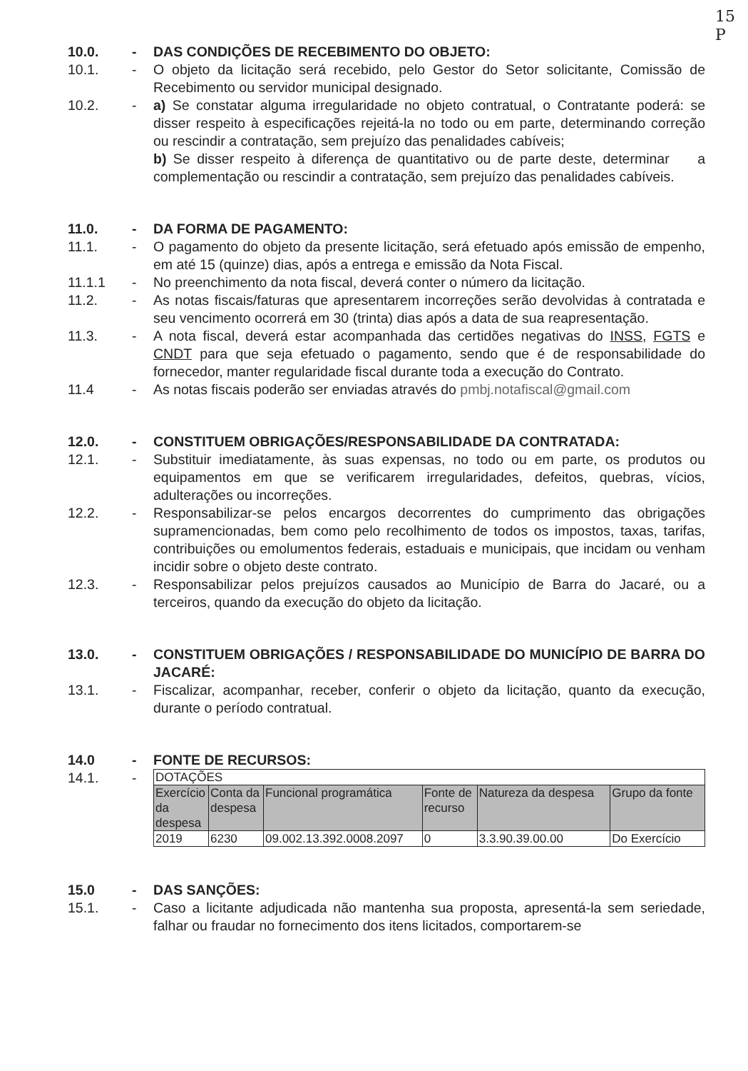15
P
10.0. - DAS CONDIÇÕES DE RECEBIMENTO DO OBJETO:
10.1. - O objeto da licitação será recebido, pelo Gestor do Setor solicitante, Comissão de Recebimento ou servidor municipal designado.
10.2. - a) Se constatar alguma irregularidade no objeto contratual, o Contratante poderá: se disser respeito à especificações rejeitá-la no todo ou em parte, determinando correção ou rescindir a contratação, sem prejuízo das penalidades cabíveis;
b) Se disser respeito à diferença de quantitativo ou de parte deste, determinar a complementação ou rescindir a contratação, sem prejuízo das penalidades cabíveis.
11.0. - DA FORMA DE PAGAMENTO:
11.1. - O pagamento do objeto da presente licitação, será efetuado após emissão de empenho, em até 15 (quinze) dias, após a entrega e emissão da Nota Fiscal.
11.1.1 - No preenchimento da nota fiscal, deverá conter o número da licitação.
11.2. - As notas fiscais/faturas que apresentarem incorreções serão devolvidas à contratada e seu vencimento ocorrerá em 30 (trinta) dias após a data de sua reapresentação.
11.3. - A nota fiscal, deverá estar acompanhada das certidões negativas do INSS, FGTS e CNDT para que seja efetuado o pagamento, sendo que é de responsabilidade do fornecedor, manter regularidade fiscal durante toda a execução do Contrato.
11.4 - As notas fiscais poderão ser enviadas através do pmbj.notafiscal@gmail.com
12.0. - CONSTITUEM OBRIGAÇÕES/RESPONSABILIDADE DA CONTRATADA:
12.1. - Substituir imediatamente, às suas expensas, no todo ou em parte, os produtos ou equipamentos em que se verificarem irregularidades, defeitos, quebras, vícios, adulterações ou incorreções.
12.2. - Responsabilizar-se pelos encargos decorrentes do cumprimento das obrigações supramencionadas, bem como pelo recolhimento de todos os impostos, taxas, tarifas, contribuições ou emolumentos federais, estaduais e municipais, que incidam ou venham incidir sobre o objeto deste contrato.
12.3. - Responsabilizar pelos prejuízos causados ao Município de Barra do Jacaré, ou a terceiros, quando da execução do objeto da licitação.
13.0. - CONSTITUEM OBRIGAÇÕES / RESPONSABILIDADE DO MUNICÍPIO DE BARRA DO JACARÉ:
13.1. - Fiscalizar, acompanhar, receber, conferir o objeto da licitação, quanto da execução, durante o período contratual.
14.0 - FONTE DE RECURSOS:
14.1. -
| DOTAÇÕES | | | | | |
| Exercício da despesa | Conta da despesa | Funcional programática | Fonte de recurso | Natureza da despesa | Grupo da fonte |
| 2019 | 6230 | 09.002.13.392.0008.2097 | 0 | 3.3.90.39.00.00 | Do Exercício |
15.0 - DAS SANÇÕES:
15.1. - Caso a licitante adjudicada não mantenha sua proposta, apresentá-la sem seriedade, falhar ou fraudar no fornecimento dos itens licitados, comportarem-se